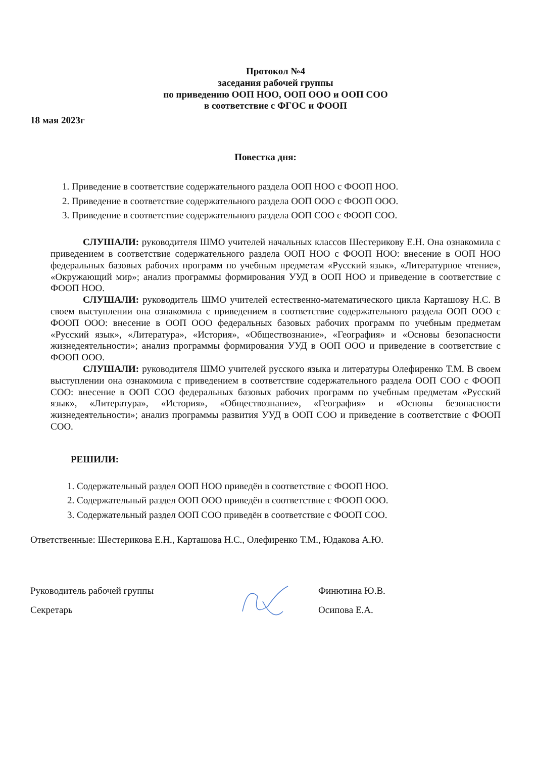Протокол №4
заседания рабочей группы
по приведению ООП НОО, ООП ООО и ООП СОО
в соответствие с ФГОС и ФООП
18 мая 2023г
Повестка дня:
1. Приведение в соответствие содержательного раздела ООП НОО с ФООП НОО.
2. Приведение в соответствие содержательного раздела ООП ООО с ФООП ООО.
3. Приведение в соответствие содержательного раздела ООП СОО с ФООП СОО.
СЛУШАЛИ: руководителя ШМО учителей начальных классов Шестерикову Е.Н. Она ознакомила с приведением в соответствие содержательного раздела ООП НОО с ФООП НОО: внесение в ООП НОО федеральных базовых рабочих программ по учебным предметам «Русский язык», «Литературное чтение», «Окружающий мир»; анализ программы формирования УУД в ООП НОО и приведение в соответствие с ФООП НОО.
СЛУШАЛИ: руководитель ШМО учителей естественно-математического цикла Карташову Н.С. В своем выступлении она ознакомила с приведением в соответствие содержательного раздела ООП ООО с ФООП ООО: внесение в ООП ООО федеральных базовых рабочих программ по учебным предметам «Русский язык», «Литература», «История», «Обществознание», «География» и «Основы безопасности жизнедеятельности»; анализ программы формирования УУД в ООП ООО и приведение в соответствие с ФООП ООО.
СЛУШАЛИ: руководителя ШМО учителей русского языка и литературы Олефиренко Т.М. В своем выступлении она ознакомила с приведением в соответствие содержательного раздела ООП СОО с ФООП СОО: внесение в ООП СОО федеральных базовых рабочих программ по учебным предметам «Русский язык», «Литература», «История», «Обществознание», «География» и «Основы безопасности жизнедеятельности»; анализ программы развития УУД в ООП СОО и приведение в соответствие с ФООП СОО.
РЕШИЛИ:
1. Содержательный раздел ООП НОО приведён в соответствие с ФООП НОО.
2. Содержательный раздел ООП ООО приведён в соответствие с ФООП ООО.
3. Содержательный раздел ООП СОО приведён в соответствие с ФООП СОО.
Ответственные: Шестерикова Е.Н., Карташова Н.С., Олефиренко Т.М., Юдакова А.Ю.
Руководитель рабочей группы
Секретарь
Финютина Ю.В.
Осипова Е.А.